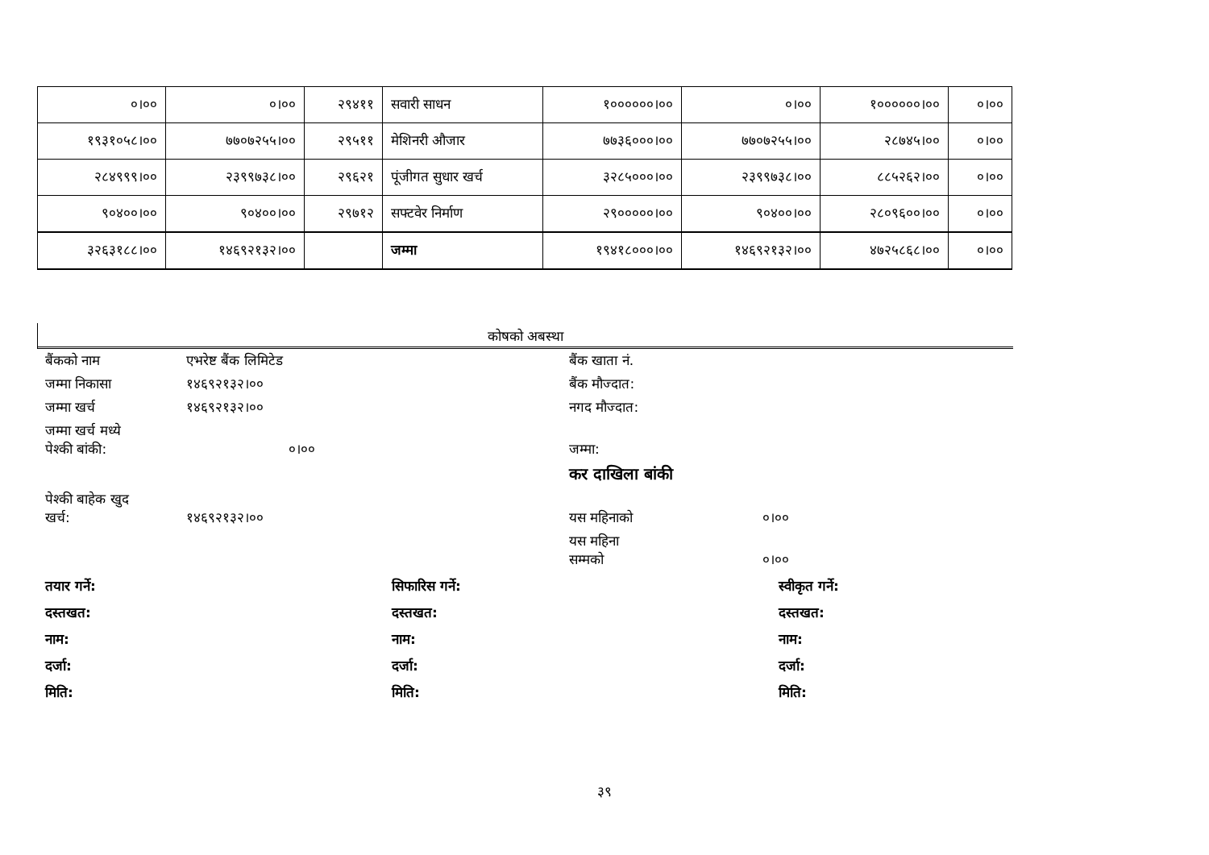| ०।०० | ०।०० | २९४११ | सवारी साधन | १००००००।०० | ०।०० | १००००००।०० | ०।०० |
| १९३१०५८।०० | ७७०७२५५।०० | २९५११ | मेशिनरी औजार | ७७३६०००।०० | ७७०७२५५।०० | २८७४५।०० | ०।०० |
| २८४९९९।०० | २३९९७३८।०० | २९६२१ | पूंजीगत सुधार खर्च | ३२८५०००।०० | २३९९७३८।०० | ८८५२६२।०० | ०।०० |
| ९०४००।०० | ९०४००।०० | २९७१२ | सफ्टवेर निर्माण | २९०००००।०० | ९०४००।०० | २८०९६००।०० | ०।०० |
| ३२६३१८८।०० | १४६९२१३२।०० | | जम्मा | १९४१८०००।०० | १४६९२१३२।०० | ४७२५८६८।०० | ०।०० |
कोषको अबस्था
बैंकको नाम
एभरेष्ट बैंक लिमिटेड
बैंक खाता नं.
जम्मा निकासा
१४६९२१३२।००
बैंक मौज्दात:
जम्मा खर्च
१४६९२१३२।००
नगद मौज्दात:
जम्मा खर्च मध्ये
पेश्की बांकी:
०।००
जम्मा:
कर दाखिला बांकी
पेश्की बाहेक खुद
खर्च:
१४६९२१३२।००
यस महिनाको
०।००
यस महिना
सम्मको
०।००
तयार गर्ने:
सिफारिस गर्ने:
स्वीकृत गर्ने:
दस्तखत:
दस्तखत:
दस्तखत:
नाम:
नाम:
नाम:
दर्जा:
दर्जा:
दर्जा:
मिति:
मिति:
मिति:
३९